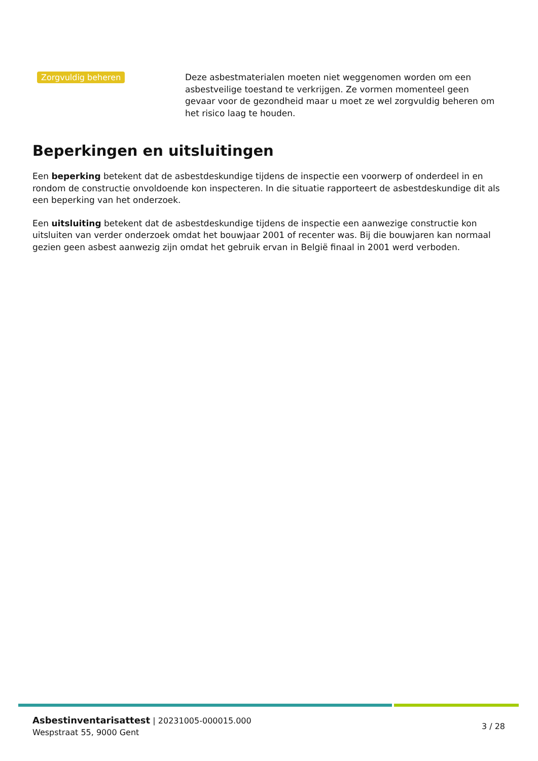Zorgvuldig beheren
Deze asbestmaterialen moeten niet weggenomen worden om een asbestveilige toestand te verkrijgen. Ze vormen momenteel geen gevaar voor de gezondheid maar u moet ze wel zorgvuldig beheren om het risico laag te houden.
Beperkingen en uitsluitingen
Een beperking betekent dat de asbestdeskundige tijdens de inspectie een voorwerp of onderdeel in en rondom de constructie onvoldoende kon inspecteren. In die situatie rapporteert de asbestdeskundige dit als een beperking van het onderzoek.
Een uitsluiting betekent dat de asbestdeskundige tijdens de inspectie een aanwezige constructie kon uitsluiten van verder onderzoek omdat het bouwjaar 2001 of recenter was. Bij die bouwjaren kan normaal gezien geen asbest aanwezig zijn omdat het gebruik ervan in België finaal in 2001 werd verboden.
Asbestinventarisattest | 20231005-000015.000
Wespstraat 55, 9000 Gent
3 / 28